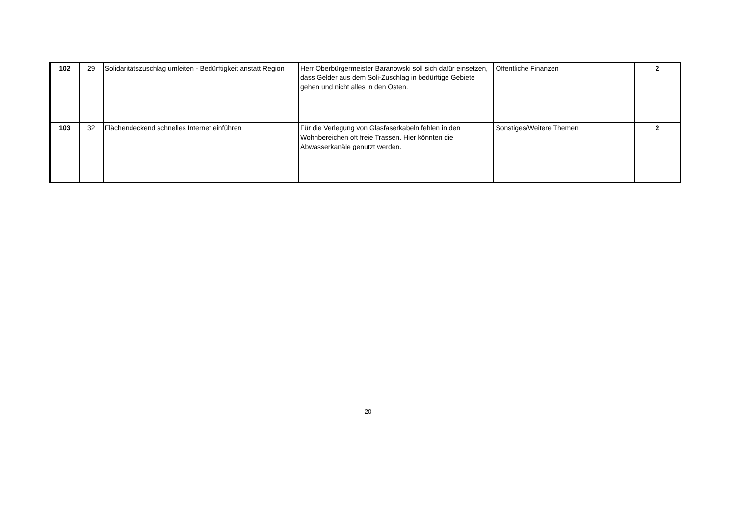| 102 | 29 | Solidaritätszuschlag umleiten - Bedürftigkeit anstatt Region | Herr Oberbürgermeister Baranowski soll sich dafür einsetzen, dass Gelder aus dem Soli-Zuschlag in bedürftige Gebiete gehen und nicht alles in den Osten. | Öffentliche Finanzen | 2 |
| 103 | 32 | Flächendeckend schnelles Internet einführen | Für die Verlegung von Glasfaserkabeln fehlen in den Wohnbereichen oft freie Trassen. Hier könnten die Abwasserkanäle genutzt werden. | Sonstiges/Weitere Themen | 2 |
20